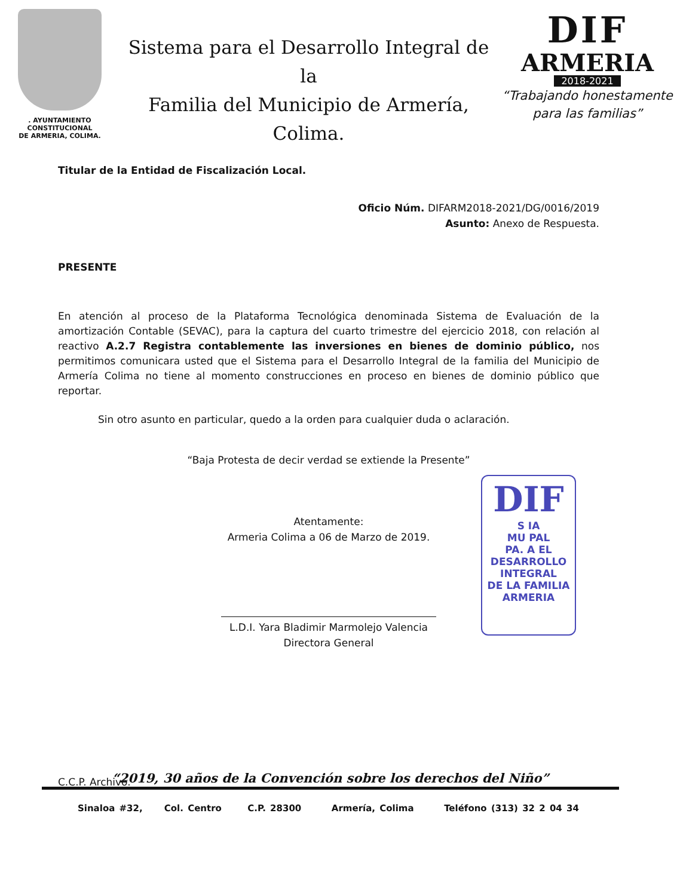. AYUNTAMIENTO CONSTITUCIONAL
DE ARMERIA, COLIMA.
Sistema para el Desarrollo Integral de la
Familia del Municipio de Armería, Colima.
DIF
ARMERIA
2018-2021
“Trabajando honestamente
para las familias”
Titular de la Entidad de Fiscalización Local.
Oficio Núm. DIFARM2018-2021/DG/0016/2019
Asunto: Anexo de Respuesta.
PRESENTE
En atención al proceso de la Plataforma Tecnológica denominada Sistema de Evaluación de la amortización Contable (SEVAC), para la captura del cuarto trimestre del ejercicio 2018, con relación al reactivo A.2.7 Registra contablemente las inversiones en bienes de dominio público, nos permitimos comunicara usted que el Sistema para el Desarrollo Integral de la familia del Municipio de Armería Colima no tiene al momento construcciones en proceso en bienes de dominio público que reportar.
Sin otro asunto en particular, quedo a la orden para cualquier duda o aclaración.
“Baja Protesta de decir verdad se extiende la Presente”
Atentamente:
Armeria Colima a 06 de Marzo de 2019.
L.D.I. Yara Bladimir Marmolejo Valencia
Directora General
C.C.P. Archivo.
DIF
S IA
MU PAL
PA. A EL
DESARROLLO
INTEGRAL
DE LA FAMILIA
ARMERIA
“2019, 30 años de la Convención sobre los derechos del Niño”
Sinaloa #32, Col. Centro C.P. 28300 Armería, Colima Teléfono (313) 32 2 04 34